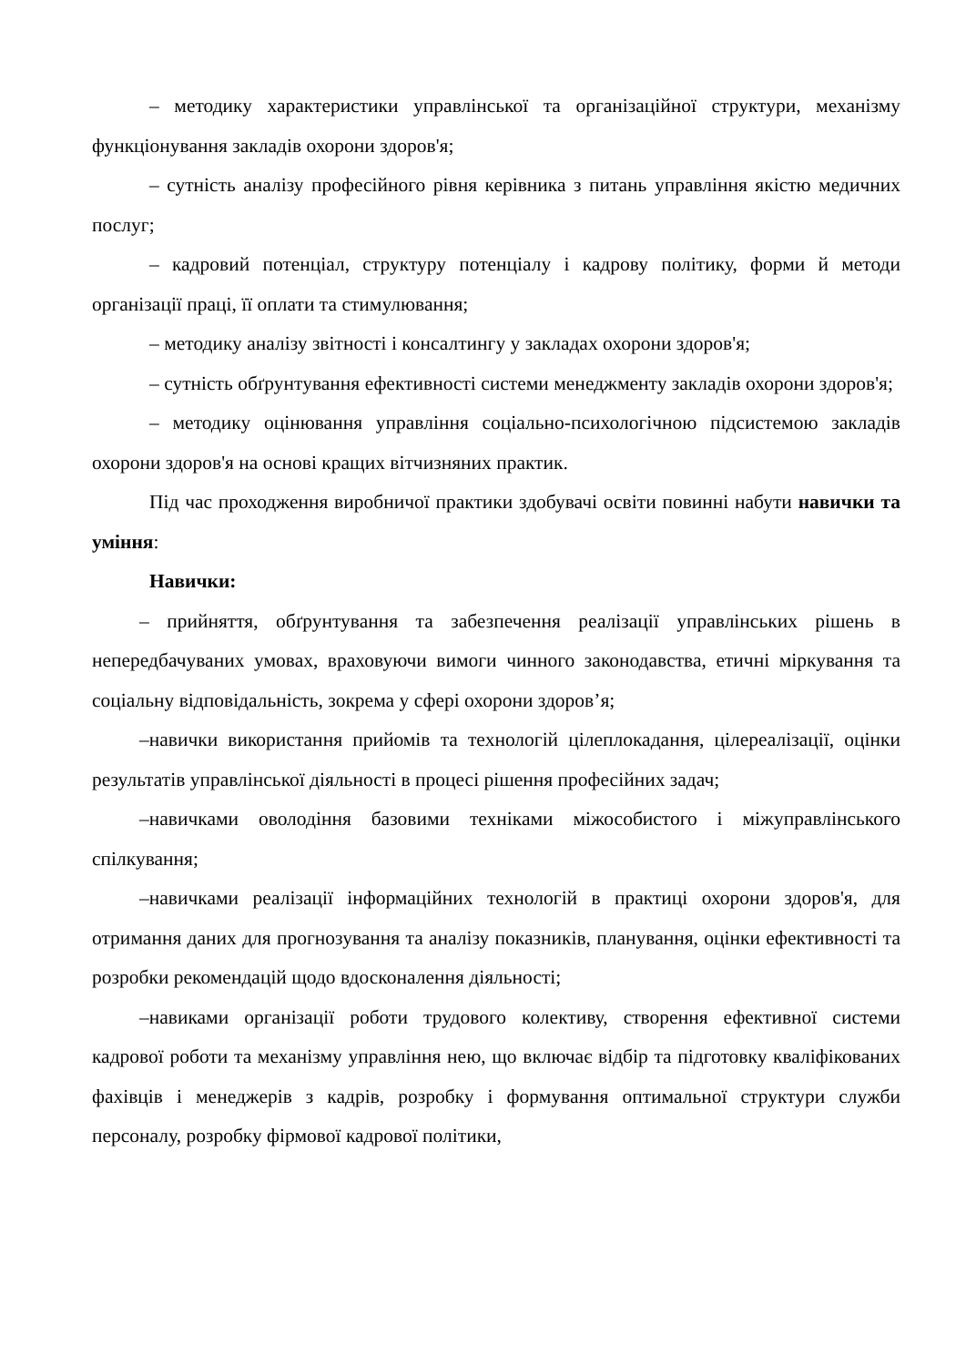– методику характеристики управлінської та організаційної структури, механізму функціонування закладів охорони здоров'я;
– сутність аналізу професійного рівня керівника з питань управління якістю медичних послуг;
– кадровий потенціал, структуру потенціалу і кадрову політику, форми й методи організації праці, її оплати та стимулювання;
– методику аналізу звітності і консалтингу у закладах охорони здоров'я;
– сутність обґрунтування ефективності системи менеджменту закладів охорони здоров'я;
– методику оцінювання управління соціально-психологічною підсистемою закладів охорони здоров'я на основі кращих вітчизняних практик.
Під час проходження виробничої практики здобувачі освіти повинні набути навички та уміння:
Навички:
– прийняття, обґрунтування та забезпечення реалізації управлінських рішень в непередбачуваних умовах, враховуючи вимоги чинного законодавства, етичні міркування та соціальну відповідальність, зокрема у сфері охорони здоров’я;
–навички використання прийомів та технологій цілеплокадання, цілереалізації, оцінки результатів управлінської діяльності в процесі рішення професійних задач;
–навичками оволодіння базовими техніками міжособистого і міжуправлінського спілкування;
–навичками реалізації інформаційних технологій в практиці охорони здоров'я, для отримання даних для прогнозування та аналізу показників, планування, оцінки ефективності та розробки рекомендацій щодо вдосконалення діяльності;
–навиками організації роботи трудового колективу, створення ефективної системи кадрової роботи та механізму управління нею, що включає відбір та підготовку кваліфікованих фахівців і менеджерів з кадрів, розробку і формування оптимальної структури служби персоналу, розробку фірмової кадрової політики,